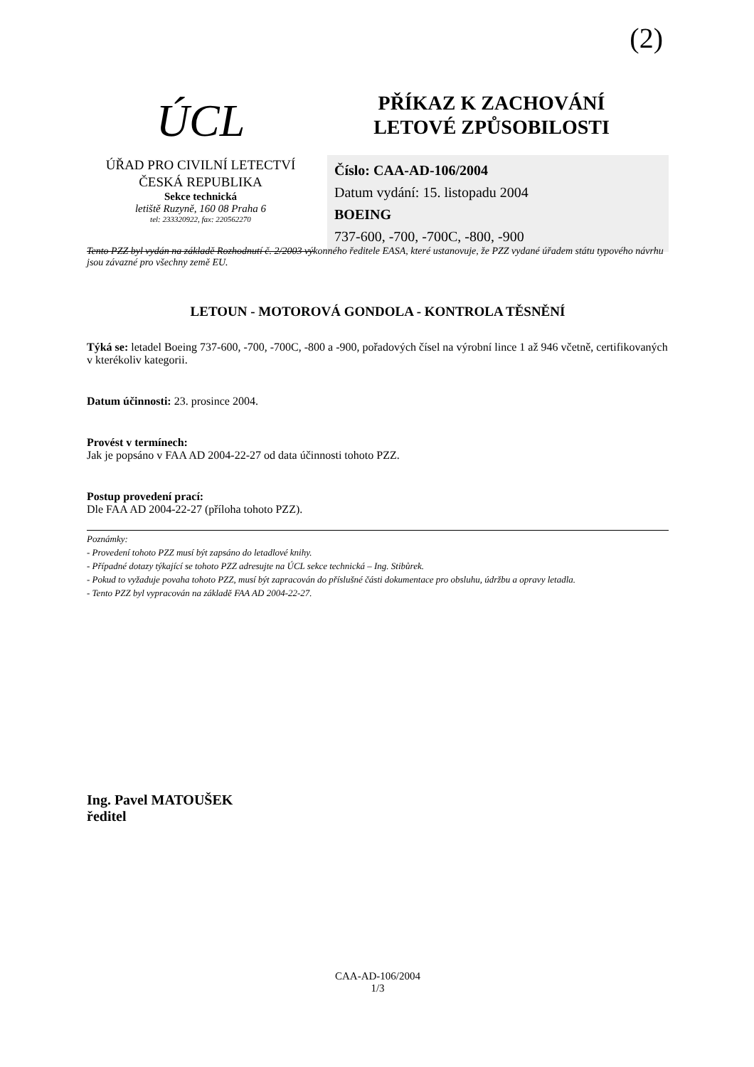(2)
ÚCL
ÚŘAD PRO CIVILNÍ LETECTVÍ
ČESKÁ REPUBLIKA
Sekce technická
letiště Ruzyně, 160 08 Praha 6
tel: 233320922, fax: 220562270
PŘÍKAZ K ZACHOVÁNÍ
LETOVÉ ZPŮSOBILOSTI
Číslo: CAA-AD-106/2004
Datum vydání: 15. listopadu 2004
BOEING
737-600, -700, -700C, -800, -900
Tento PZZ byl vydán na základě Rozhodnutí č. 2/2003 výkonného ředitele EASA, které ustanovuje, že PZZ vydané úřadem státu typového návrhu jsou závazné pro všechny země EU.
LETOUN - MOTOROVÁ GONDOLA - KONTROLA TĚSNĚNÍ
Týká se: letadel Boeing 737-600, -700, -700C, -800 a -900, pořadových čísel na výrobní lince 1 až 946 včetně, certifikovaných v kterékoliv kategorii.
Datum účinnosti: 23. prosince 2004.
Provést v termínech:
Jak je popsáno v FAA AD 2004-22-27 od data účinnosti tohoto PZZ.
Postup provedení prací:
Dle FAA AD 2004-22-27 (příloha tohoto PZZ).
Poznámky:
- Provedení tohoto PZZ musí být zapsáno do letadlové knihy.
- Případné dotazy týkající se tohoto PZZ adresujte na ÚCL sekce technická – Ing. Stibůrek.
- Pokud to vyžaduje povaha tohoto PZZ, musí být zapracován do příslušné části dokumentace pro obsluhu, údržbu a opravy letadla.
- Tento PZZ byl vypracován na základě FAA AD 2004-22-27.
Ing. Pavel MATOUŠEK
ředitel
CAA-AD-106/2004
1/3